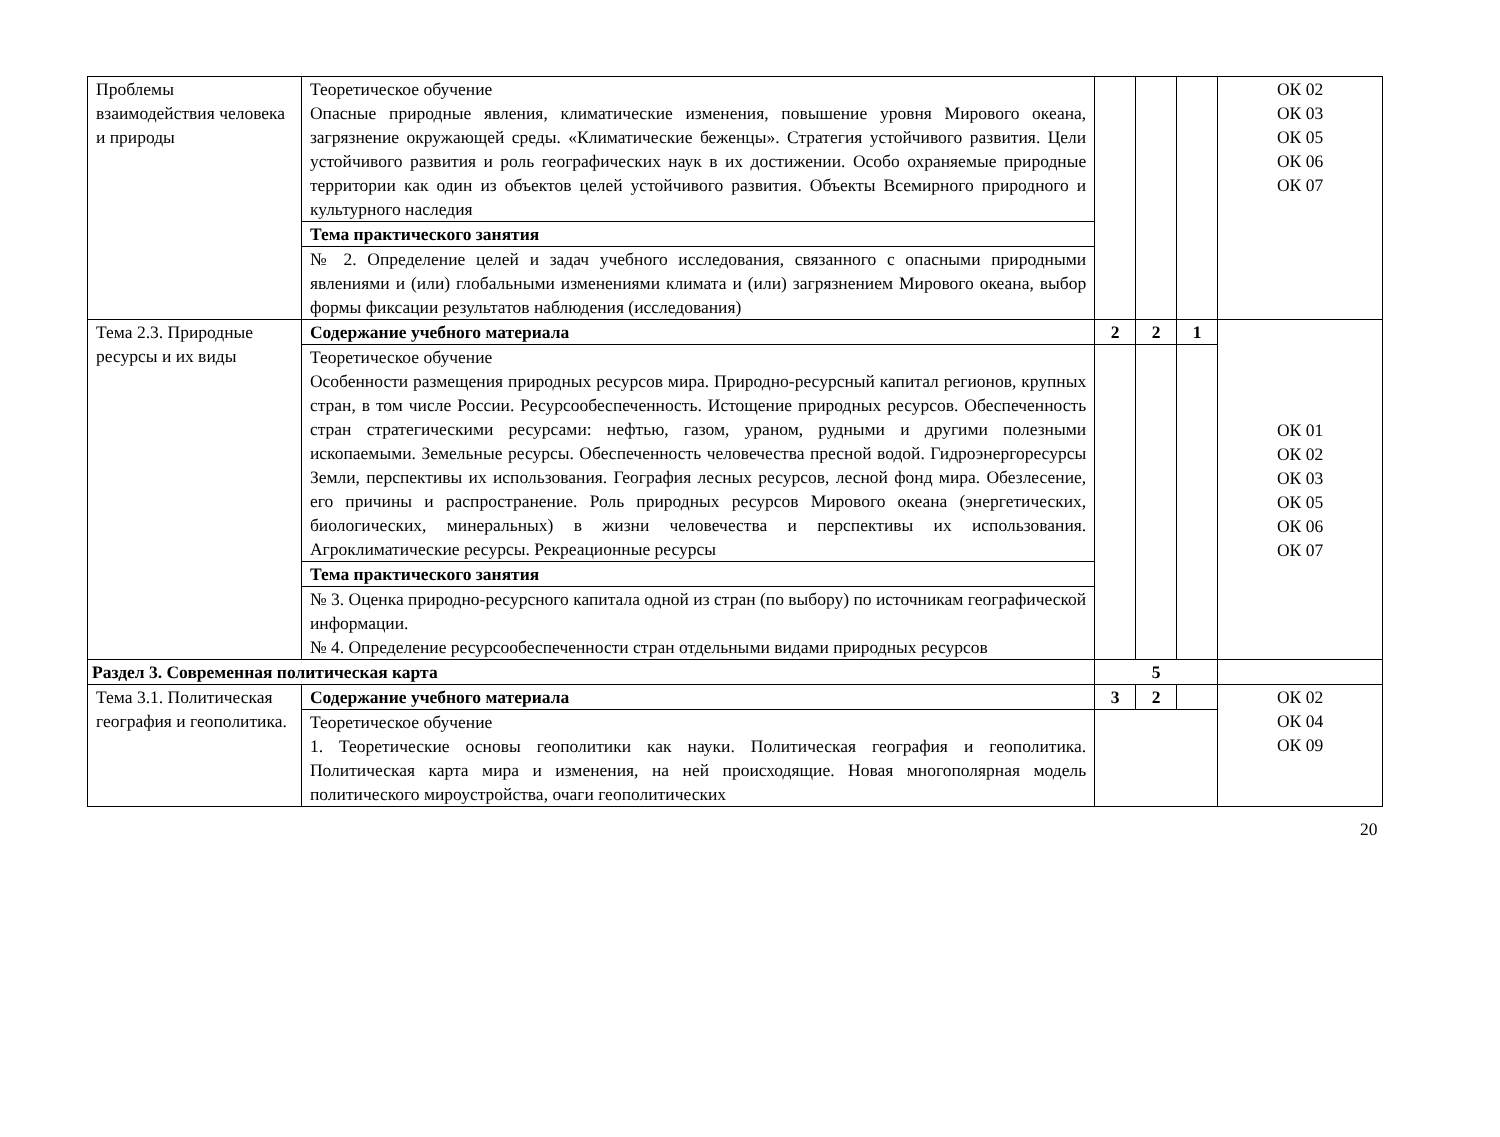| Проблемы взаимодействия человека и природы | Теоретическое обучение Опасные природные явления, климатические изменения, повышение уровня Мирового океана, загрязнение окружающей среды. «Климатические беженцы». Стратегия устойчивого развития. Цели устойчивого развития и роль географических наук в их достижении. Особо охраняемые природные территории как один из объектов целей устойчивого развития. Объекты Всемирного природного и культурного наследия | | | | ОК 02 ОК 03 ОК 05 ОК 06 ОК 07 |
| | Тема практического занятия | | | | |
| | № 2. Определение целей и задач учебного исследования, связанного с опасными природными явлениями и (или) глобальными изменениями климата и (или) загрязнением Мирового океана, выбор формы фиксации результатов наблюдения (исследования) | | | | |
| Тема 2.3. Природные ресурсы и их виды | Содержание учебного материала | 2 | 2 | 1 | ОК 01 ОК 02 ОК 03 ОК 05 ОК 06 ОК 07 |
| | Теоретическое обучение Особенности размещения природных ресурсов мира. Природно-ресурсный капитал регионов, крупных стран, в том числе России. Ресурсообеспеченность. Истощение природных ресурсов. Обеспеченность стран стратегическими ресурсами: нефтью, газом, ураном, рудными и другими полезными ископаемыми. Земельные ресурсы. Обеспеченность человечества пресной водой. Гидроэнергоресурсы Земли, перспективы их использования. География лесных ресурсов, лесной фонд мира. Обезлесение, его причины и распространение. Роль природных ресурсов Мирового океана (энергетических, биологических, минеральных) в жизни человечества и перспективы их использования. Агроклиматические ресурсы. Рекреационные ресурсы | | | | |
| | Тема практического занятия | | | | |
| | № 3. Оценка природно-ресурсного капитала одной из стран (по выбору) по источникам географической информации. № 4. Определение ресурсообеспеченности стран отдельными видами природных ресурсов | | | | |
| Раздел 3. Современная политическая карта | | 5 | | | |
| Тема 3.1. Политическая география и геополитика. | Содержание учебного материала | 3 | 2 | | ОК 02 ОК 04 ОК 09 |
| | Теоретическое обучение 1. Теоретические основы геополитики как науки. Политическая география и геополитика. Политическая карта мира и изменения, на ней происходящие. Новая многополярная модель политического мироустройства, очаги геополитических | | | | |
20